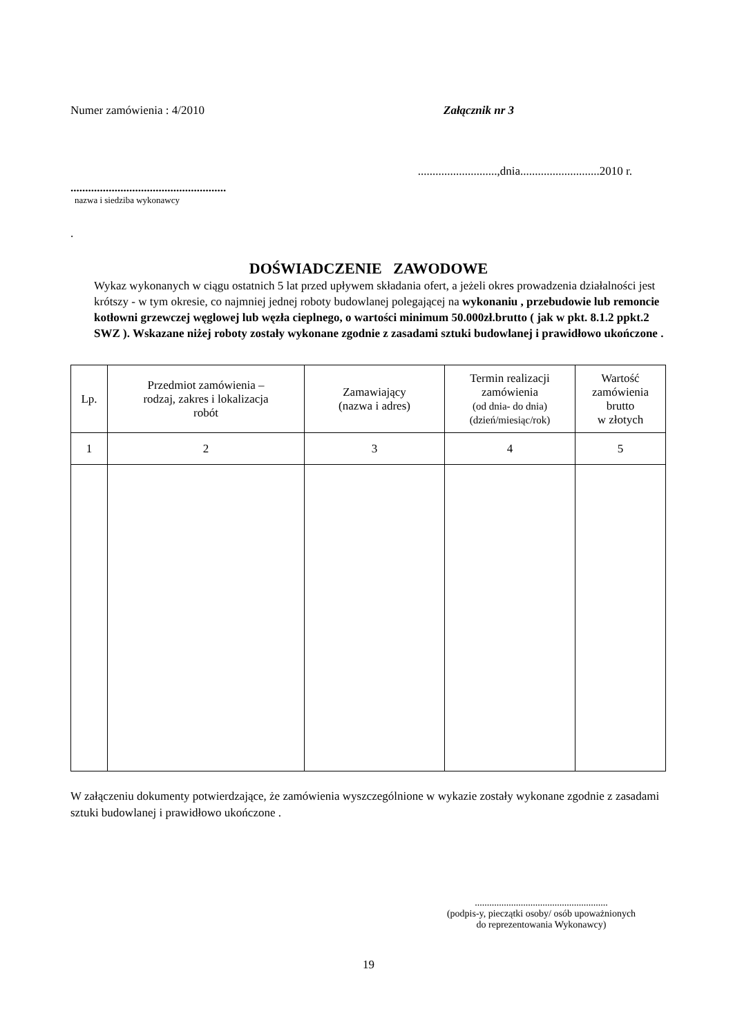Numer zamówienia : 4/2010 Załącznik nr 3
...........................,dnia...........................2010 r.
.....................................................
nazwa i siedziba wykonawcy
.
DOŚWIADCZENIE ZAWODOWE
Wykaz wykonanych w ciągu ostatnich 5 lat przed upływem składania ofert, a jeżeli okres prowadzenia działalności jest krótszy - w tym okresie, co najmniej jednej roboty budowlanej polegającej na wykonaniu , przebudowie lub remoncie kotłowni grzewczej węglowej lub węzła cieplnego, o wartości minimum 50.000zł.brutto ( jak w pkt. 8.1.2 ppkt.2 SWZ ). Wskazane niżej roboty zostały wykonane zgodnie z zasadami sztuki budowlanej i prawidłowo ukończone .
| Lp. | Przedmiot zamówienia – rodzaj, zakres i lokalizacja robót | Zamawiający (nazwa i adres) | Termin realizacji zamówienia (od dnia- do dnia) (dzień/miesiąc/rok) | Wartość zamówienia brutto w złotych |
| 1 | 2 | 3 | 4 | 5 |
W załączeniu dokumenty potwierdzające, że zamówienia wyszczególnione w wykazie zostały wykonane zgodnie z zasadami sztuki budowlanej i prawidłowo ukończone .
.......................................................
(podpis-y, pieczątki osoby/ osób upoważnionych
do reprezentowania Wykonawcy)
19